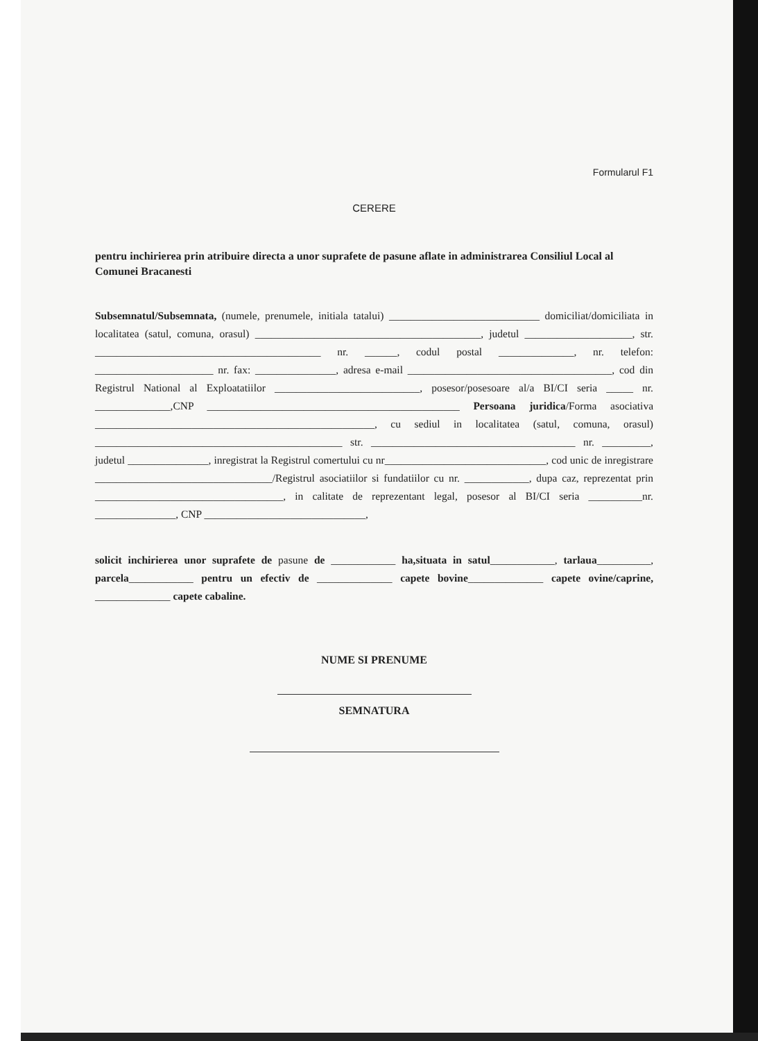Formularul F1
CERERE
pentru inchirierea prin atribuire directa a unor suprafete de pasune aflate in administrarea Consiliul Local al Comunei Bracanesti
Subsemnatul/Subsemnata, (numele, prenumele, initiala tatalui) ____________________________ domiciliat/domiciliata in localitatea (satul, comuna, orasul) __________________________________________, judetul ____________________, str. __________________________________________ nr. ______, codul postal ______________, nr. telefon: ______________________ nr. fax: _______________, adresa e-mail ______________________________________, cod din Registrul National al Exploatatiilor ___________________________, posesor/posesoare al/a BI/CI seria _____ nr. ______________,CNP _______________________________________________ Persoana juridica/Forma asociativa ____________________________________________________, cu sediul in localitatea (satul, comuna, orasul) ______________________________________________ str. ______________________________________ nr. _________, judetul _______________, inregistrat la Registrul comertului cu nr______________________________, cod unic de inregistrare _________________________________/Registrul asociatiilor si fundatiilor cu nr. ____________, dupa caz, reprezentat prin ___________________________________, in calitate de reprezentant legal, posesor al BI/CI seria __________nr. _______________, CNP ______________________________,
solicit inchirierea unor suprafete de pasune de ____________ ha,situata in satul____________, tarlaua__________, parcela____________ pentru un efectiv de ______________ capete bovine______________ capete ovine/caprine, ______________ capete cabaline.
NUME SI PRENUME
SEMNATURA